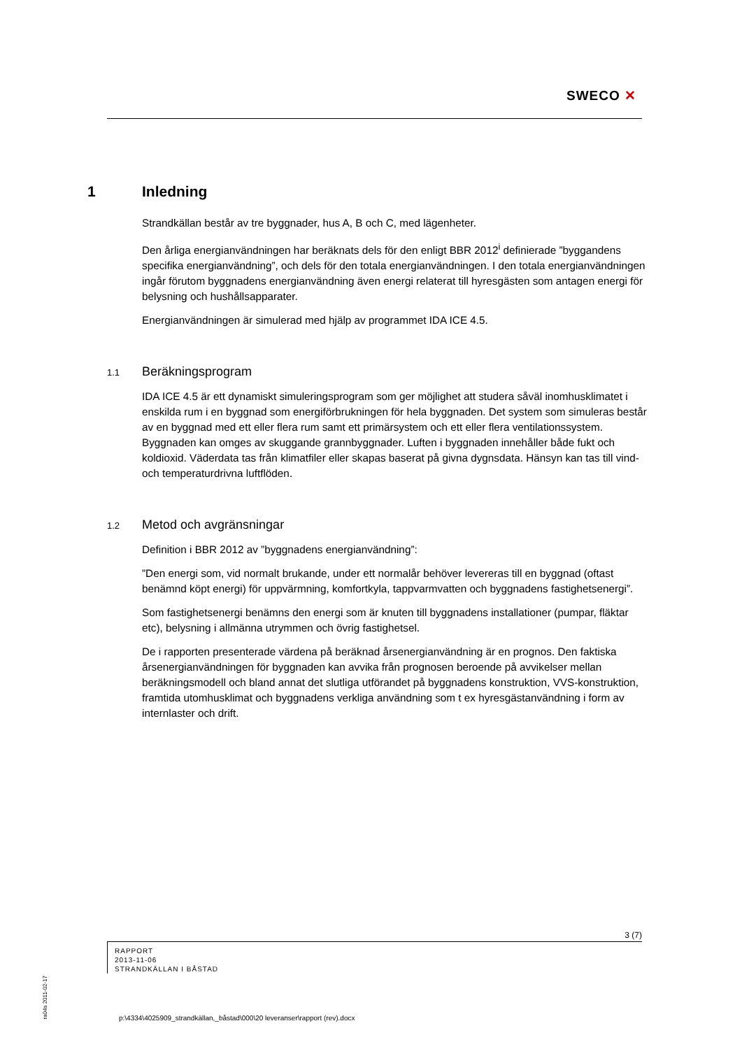SWECO ✕
1 Inledning
Strandkällan består av tre byggnader, hus A, B och C, med lägenheter.
Den årliga energianvändningen har beräknats dels för den enligt BBR 2012<sup>i</sup> definierade ”byggandens specifika energianvändning”, och dels för den totala energianvändningen. I den totala energianvändningen ingår förutom byggnadens energianvändning även energi relaterat till hyresgästen som antagen energi för belysning och hushållsapparater.
Energianvändningen är simulerad med hjälp av programmet IDA ICE 4.5.
1.1 Beräkningsprogram
IDA ICE 4.5 är ett dynamiskt simuleringsprogram som ger möjlighet att studera såväl inomhusklimatet i enskilda rum i en byggnad som energiförbrukningen för hela byggnaden. Det system som simuleras består av en byggnad med ett eller flera rum samt ett primärsystem och ett eller flera ventilationssystem. Byggnaden kan omges av skuggande grannbyggnader. Luften i byggnaden innehåller både fukt och koldioxid. Väderdata tas från klimatfiler eller skapas baserat på givna dygnsdata. Hänsyn kan tas till vind- och temperaturdrivna luftflöden.
1.2 Metod och avgränsningar
Definition i BBR 2012 av ”byggnadens energianvändning”:
”Den energi som, vid normalt brukande, under ett normalår behöver levereras till en byggnad (oftast benämnd köpt energi) för uppvärmning, komfortkyla, tappvarmvatten och byggnadens fastighetsenergi”.
Som fastighetsenergi benämns den energi som är knuten till byggnadens installationer (pumpar, fläktar etc), belysning i allmänna utrymmen och övrig fastighetsel.
De i rapporten presenterade värdena på beräknad årsenergianvändning är en prognos. Den faktiska årsenergianvändningen för byggnaden kan avvika från prognosen beroende på avvikelser mellan beräkningsmodell och bland annat det slutliga utförandet på byggnadens konstruktion, VVS-konstruktion, framtida utomhusklimat och byggnadens verkliga användning som t ex hyresgästanvändning i form av internlaster och drift.
ra04s 2011-02-17
3 (7)
RAPPORT
2013-11-06
STRANDKÄLLAN I BÅSTAD
p:\4334\4025909_strandkällan,_båstad\000\20 leveranser\rapport (rev).docx